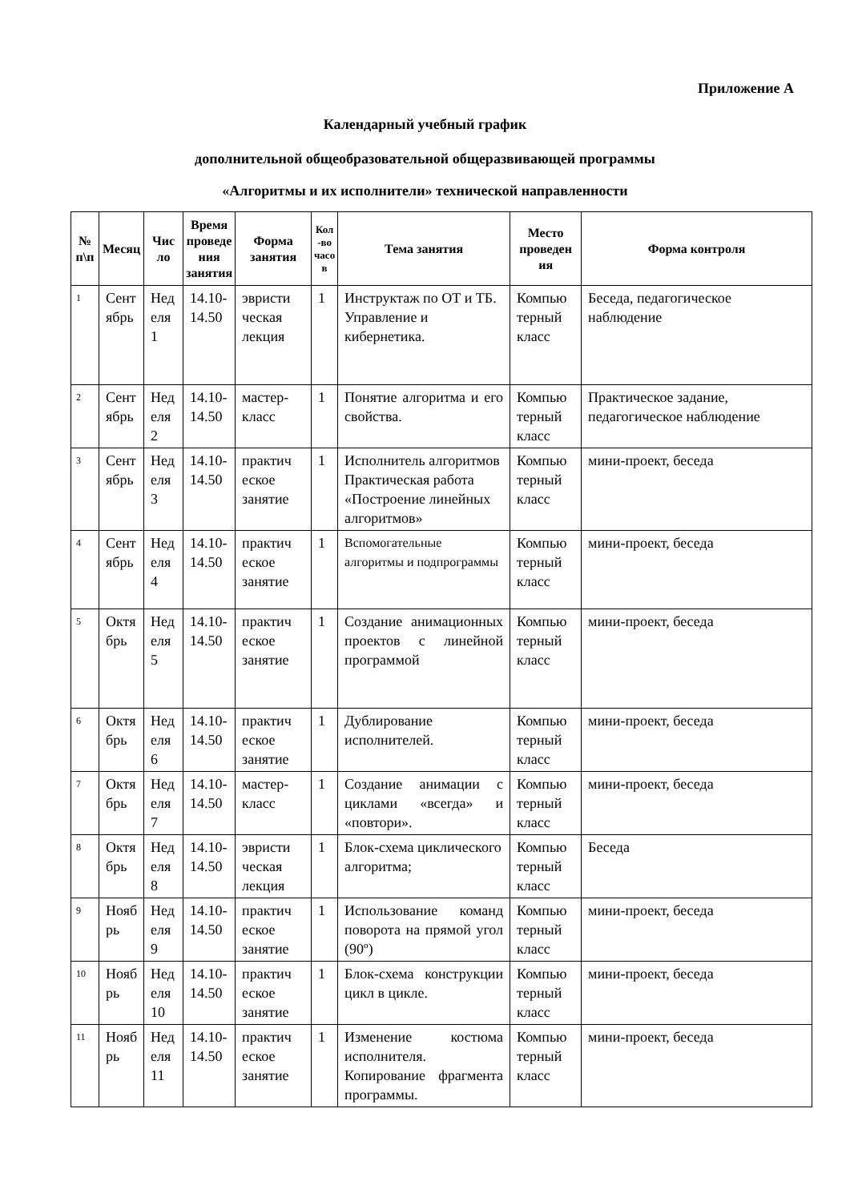Приложение А
Календарный учебный график
дополнительной общеобразовательной общеразвивающей программы
«Алгоритмы и их исполнители» технической направленности
| № п\п | Месяц | Чис ло | Время проведе ния занятия | Форма занятия | Кол -во часо в | Тема занятия | Место проведен ия | Форма контроля |
| --- | --- | --- | --- | --- | --- | --- | --- | --- |
| 1 | Сент ябрь | Нед еля 1 | 14.10-14.50 | эвристи ческая лекция | 1 | Инструктаж по ОТ и ТБ. Управление и кибернетика. | Компью терный класс | Беседа, педагогическое наблюдение |
| 2 | Сент ябрь | Нед еля 2 | 14.10-14.50 | мастер-класс | 1 | Понятие алгоритма и его свойства. | Компью терный класс | Практическое задание, педагогическое наблюдение |
| 3 | Сент ябрь | Нед еля 3 | 14.10-14.50 | практич еское занятие | 1 | Исполнитель алгоритмов Практическая работа «Построение линейных алгоритмов» | Компью терный класс | мини-проект, беседа |
| 4 | Сент ябрь | Нед еля 4 | 14.10-14.50 | практич еское занятие | 1 | Вспомогательные алгоритмы и подпрограммы | Компью терный класс | мини-проект, беседа |
| 5 | Октя брь | Нед еля 5 | 14.10-14.50 | практич еское занятие | 1 | Создание анимационных проектов с линейной программой | Компью терный класс | мини-проект, беседа |
| 6 | Октя брь | Нед еля 6 | 14.10-14.50 | практич еское занятие | 1 | Дублирование исполнителей. | Компью терный класс | мини-проект, беседа |
| 7 | Октя брь | Нед еля 7 | 14.10-14.50 | мастер-класс | 1 | Создание анимации с циклами «всегда» и «повтори». | Компью терный класс | мини-проект, беседа |
| 8 | Октя брь | Нед еля 8 | 14.10-14.50 | эвристи ческая лекция | 1 | Блок-схема циклического алгоритма; | Компью терный класс | Беседа |
| 9 | Нояб рь | Нед еля 9 | 14.10-14.50 | практич еское занятие | 1 | Использование команд поворота на прямой угол (90º) | Компью терный класс | мини-проект, беседа |
| 10 | Нояб рь | Нед еля 10 | 14.10-14.50 | практич еское занятие | 1 | Блок-схема конструкции цикл в цикле. | Компью терный класс | мини-проект, беседа |
| 11 | Нояб рь | Нед еля 11 | 14.10-14.50 | практич еское занятие | 1 | Изменение костюма исполнителя. Копирование фрагмента программы. | Компью терный класс | мини-проект, беседа |